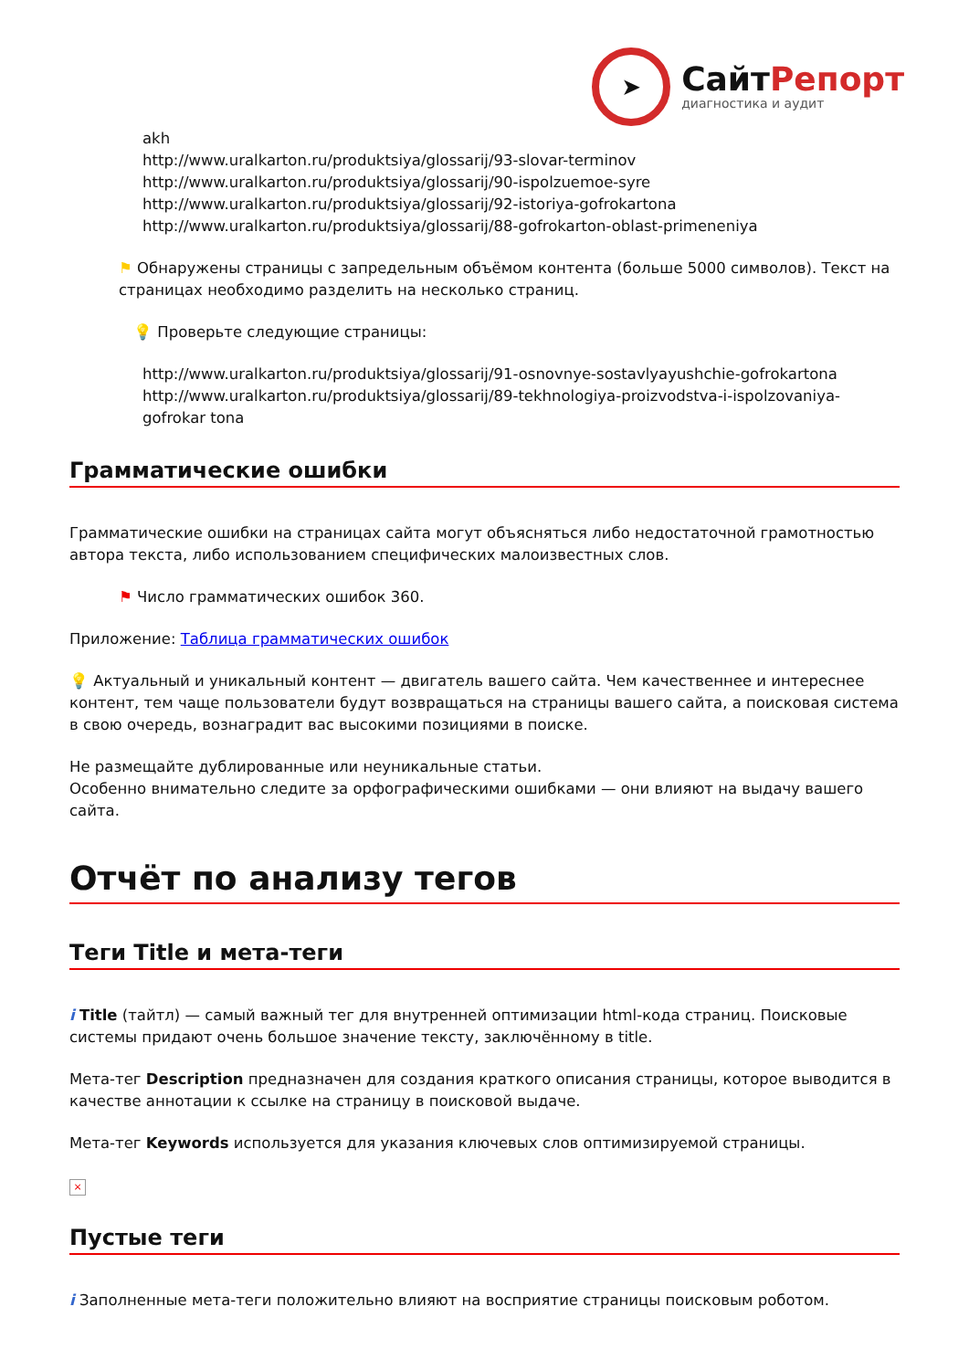➤
СайтРепорт
диагностика и аудит
akh
http://www.uralkarton.ru/produktsiya/glossarij/93-slovar-terminov
http://www.uralkarton.ru/produktsiya/glossarij/90-ispolzuemoe-syre
http://www.uralkarton.ru/produktsiya/glossarij/92-istoriya-gofrokartona
http://www.uralkarton.ru/produktsiya/glossarij/88-gofrokarton-oblast-primeneniya
⚑ Обнаружены страницы с запредельным объёмом контента (больше 5000 символов). Текст на страницах необходимо разделить на несколько страниц.
💡 Проверьте следующие страницы:
http://www.uralkarton.ru/produktsiya/glossarij/91-osnovnye-sostavlyayushchie-gofrokartona
http://www.uralkarton.ru/produktsiya/glossarij/89-tekhnologiya-proizvodstva-i-ispolzovaniya-gofrokar tona
Грамматические ошибки
Грамматические ошибки на страницах сайта могут объясняться либо недостаточной грамотностью автора текста, либо использованием специфических малоизвестных слов.
⚑ Число грамматических ошибок 360.
Приложение: Таблица грамматических ошибок
💡 Актуальный и уникальный контент — двигатель вашего сайта. Чем качественнее и интереснее контент, тем чаще пользователи будут возвращаться на страницы вашего сайта, а поисковая система в свою очередь, вознаградит вас высокими позициями в поиске.
Не размещайте дублированные или неуникальные статьи.
Особенно внимательно следите за орфографическими ошибками — они влияют на выдачу вашего сайта.
Отчёт по анализу тегов
Теги Title и мета-теги
i Title (тайтл) — самый важный тег для внутренней оптимизации html-кода страниц. Поисковые системы придают очень большое значение тексту, заключённому в title.
Мета-тег Description предназначен для создания краткого описания страницы, которое выводится в качестве аннотации к ссылке на страницу в поисковой выдаче.
Мета-тег Keywords используется для указания ключевых слов оптимизируемой страницы.
×
Пустые теги
i Заполненные мета-теги положительно влияют на восприятие страницы поисковым роботом.